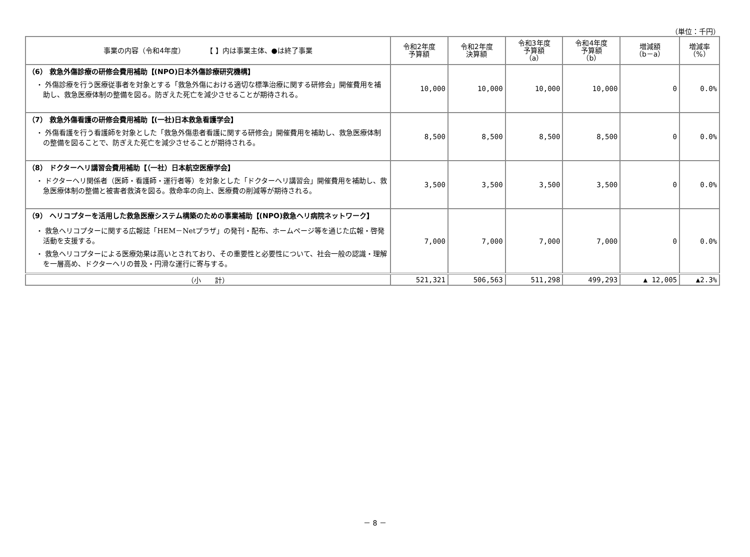（単位：千円）
| 事業の内容（令和4年度） 【 】内は事業主体、●は終了事業 | 令和2年度 予算額 | 令和2年度 決算額 | 令和3年度 予算額 （a） | 令和4年度 予算額 （b） | 増減額 （b－a） | 増減率 （%） |
| --- | --- | --- | --- | --- | --- | --- |
| （6） 救急外傷診療の研修会費用補助【(NPO)日本外傷診療研究機構】 ・ 外傷診療を行う医療従事者を対象とする「救急外傷における適切な標準治療に関する研修会」開催費用を補助し、救急医療体制の整備を図る。防ぎえた死亡を減少させることが期待される。 | 10,000 | 10,000 | 10,000 | 10,000 | 0 | 0.0% |
| （7） 救急外傷看護の研修会費用補助【(一社)日本救急看護学会】 ・ 外傷看護を行う看護師を対象とした「救急外傷患者看護に関する研修会」開催費用を補助し、救急医療体制の整備を図ることで、防ぎえた死亡を減少させることが期待される。 | 8,500 | 8,500 | 8,500 | 8,500 | 0 | 0.0% |
| （8） ドクターヘリ講習会費用補助【（一社）日本航空医療学会】 ・ ドクターヘリ関係者（医師・看護師・運行者等）を対象とした「ドクターヘリ講習会」開催費用を補助し、救急医療体制の整備と被害者救済を図る。救命率の向上、医療費の削減等が期待される。 | 3,500 | 3,500 | 3,500 | 3,500 | 0 | 0.0% |
| （9） ヘリコプターを活用した救急医療システム構築のための事業補助【(NPO)救急ヘリ病院ネットワーク】 ・ 救急ヘリコプターに関する広報誌「HEM－Netプラザ」の発刊・配布、ホームページ等を通じた広報・啓発活動を支援する。 ・ 救急ヘリコプターによる医療効果は高いとされており、その重要性と必要性について、社会一般の認識・理解を一層高め、ドクターヘリの普及・円滑な運行に寄与する。 | 7,000 | 7,000 | 7,000 | 7,000 | 0 | 0.0% |
| （小 計） | 521,321 | 506,563 | 511,298 | 499,293 | ▲ 12,005 | ▲2.3% |
－ 8 －